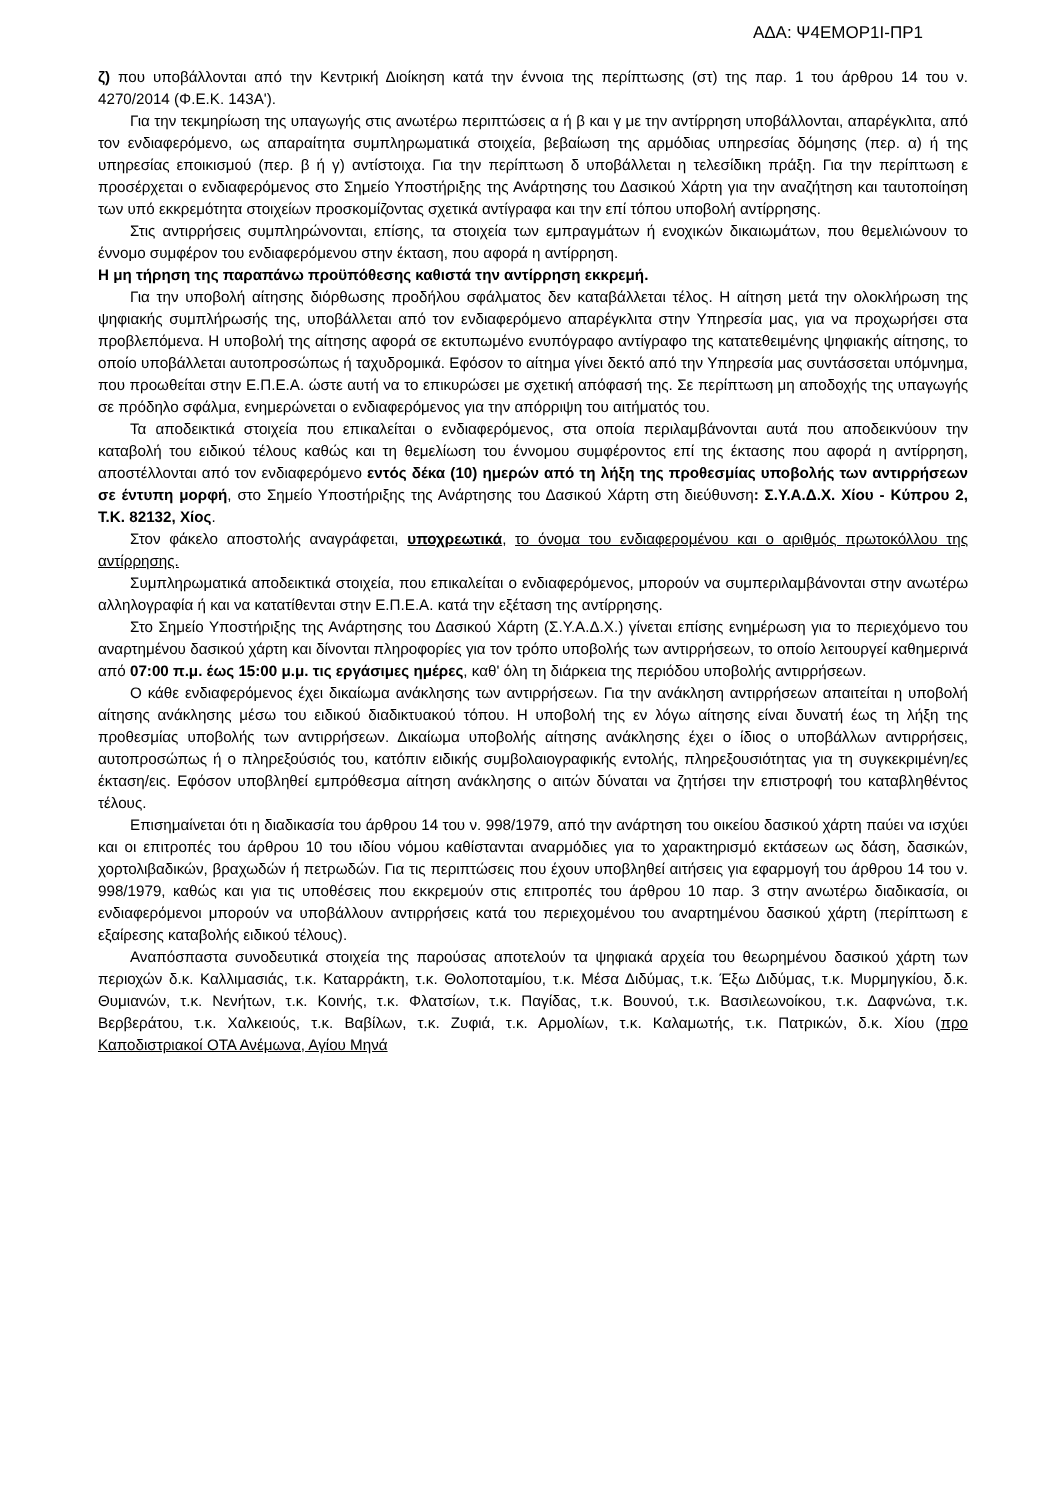ΑΔΑ: Ψ4ΕΜΟΡ1Ι-ΠΡ1
ζ) που υποβάλλονται από την Κεντρική Διοίκηση κατά την έννοια της περίπτωσης (στ) της παρ. 1 του άρθρου 14 του ν. 4270/2014 (Φ.Ε.Κ. 143Α').
Για την τεκμηρίωση της υπαγωγής στις ανωτέρω περιπτώσεις α ή β και γ με την αντίρρηση υποβάλλονται, απαρέγκλιτα, από τον ενδιαφερόμενο, ως απαραίτητα συμπληρωματικά στοιχεία, βεβαίωση της αρμόδιας υπηρεσίας δόμησης (περ. α) ή της υπηρεσίας εποικισμού (περ. β ή γ) αντίστοιχα. Για την περίπτωση δ υποβάλλεται η τελεσίδικη πράξη. Για την περίπτωση ε προσέρχεται ο ενδιαφερόμενος στο Σημείο Υποστήριξης της Ανάρτησης του Δασικού Χάρτη για την αναζήτηση και ταυτοποίηση των υπό εκκρεμότητα στοιχείων προσκομίζοντας σχετικά αντίγραφα και την επί τόπου υποβολή αντίρρησης.
Στις αντιρρήσεις συμπληρώνονται, επίσης, τα στοιχεία των εμπραγμάτων ή ενοχικών δικαιωμάτων, που θεμελιώνουν το έννομο συμφέρον του ενδιαφερόμενου στην έκταση, που αφορά η αντίρρηση.
Η μη τήρηση της παραπάνω προϋπόθεσης καθιστά την αντίρρηση εκκρεμή.
Για την υποβολή αίτησης διόρθωσης προδήλου σφάλματος δεν καταβάλλεται τέλος. Η αίτηση μετά την ολοκλήρωση της ψηφιακής συμπλήρωσής της, υποβάλλεται από τον ενδιαφερόμενο απαρέγκλιτα στην Υπηρεσία μας, για να προχωρήσει στα προβλεπόμενα. Η υποβολή της αίτησης αφορά σε εκτυπωμένο ενυπόγραφο αντίγραφο της κατατεθειμένης ψηφιακής αίτησης, το οποίο υποβάλλεται αυτοπροσώπως ή ταχυδρομικά. Εφόσον το αίτημα γίνει δεκτό από την Υπηρεσία μας συντάσσεται υπόμνημα, που προωθείται στην Ε.Π.Ε.Α. ώστε αυτή να το επικυρώσει με σχετική απόφασή της. Σε περίπτωση μη αποδοχής της υπαγωγής σε πρόδηλο σφάλμα, ενημερώνεται ο ενδιαφερόμενος για την απόρριψη του αιτήματός του.
Τα αποδεικτικά στοιχεία που επικαλείται ο ενδιαφερόμενος, στα οποία περιλαμβάνονται αυτά που αποδεικνύουν την καταβολή του ειδικού τέλους καθώς και τη θεμελίωση του έννομου συμφέροντος επί της έκτασης που αφορά η αντίρρηση, αποστέλλονται από τον ενδιαφερόμενο εντός δέκα (10) ημερών από τη λήξη της προθεσμίας υποβολής των αντιρρήσεων σε έντυπη μορφή, στο Σημείο Υποστήριξης της Ανάρτησης του Δασικού Χάρτη στη διεύθυνση: Σ.Υ.Α.Δ.Χ. Χίου - Κύπρου 2, Τ.Κ. 82132, Χίος.
Στον φάκελο αποστολής αναγράφεται, υποχρεωτικά, το όνομα του ενδιαφερομένου και ο αριθμός πρωτοκόλλου της αντίρρησης.
Συμπληρωματικά αποδεικτικά στοιχεία, που επικαλείται ο ενδιαφερόμενος, μπορούν να συμπεριλαμβάνονται στην ανωτέρω αλληλογραφία ή και να κατατίθενται στην Ε.Π.Ε.Α. κατά την εξέταση της αντίρρησης.
Στο Σημείο Υποστήριξης της Ανάρτησης του Δασικού Χάρτη (Σ.Υ.Α.Δ.Χ.) γίνεται επίσης ενημέρωση για το περιεχόμενο του αναρτημένου δασικού χάρτη και δίνονται πληροφορίες για τον τρόπο υποβολής των αντιρρήσεων, το οποίο λειτουργεί καθημερινά από 07:00 π.μ. έως 15:00 μ.μ. τις εργάσιμες ημέρες, καθ' όλη τη διάρκεια της περιόδου υποβολής αντιρρήσεων.
Ο κάθε ενδιαφερόμενος έχει δικαίωμα ανάκλησης των αντιρρήσεων. Για την ανάκληση αντιρρήσεων απαιτείται η υποβολή αίτησης ανάκλησης μέσω του ειδικού διαδικτυακού τόπου. Η υποβολή της εν λόγω αίτησης είναι δυνατή έως τη λήξη της προθεσμίας υποβολής των αντιρρήσεων. Δικαίωμα υποβολής αίτησης ανάκλησης έχει ο ίδιος ο υποβάλλων αντιρρήσεις, αυτοπροσώπως ή ο πληρεξούσιός του, κατόπιν ειδικής συμβολαιογραφικής εντολής, πληρεξουσιότητας για τη συγκεκριμένη/ες έκταση/εις. Εφόσον υποβληθεί εμπρόθεσμα αίτηση ανάκλησης ο αιτών δύναται να ζητήσει την επιστροφή του καταβληθέντος τέλους.
Επισημαίνεται ότι η διαδικασία του άρθρου 14 του ν. 998/1979, από την ανάρτηση του οικείου δασικού χάρτη παύει να ισχύει και οι επιτροπές του άρθρου 10 του ιδίου νόμου καθίστανται αναρμόδιες για το χαρακτηρισμό εκτάσεων ως δάση, δασικών, χορτολιβαδικών, βραχωδών ή πετρωδών. Για τις περιπτώσεις που έχουν υποβληθεί αιτήσεις για εφαρμογή του άρθρου 14 του ν. 998/1979, καθώς και για τις υποθέσεις που εκκρεμούν στις επιτροπές του άρθρου 10 παρ. 3 στην ανωτέρω διαδικασία, οι ενδιαφερόμενοι μπορούν να υποβάλλουν αντιρρήσεις κατά του περιεχομένου του αναρτημένου δασικού χάρτη (περίπτωση ε εξαίρεσης καταβολής ειδικού τέλους).
Αναπόσπαστα συνοδευτικά στοιχεία της παρούσας αποτελούν τα ψηφιακά αρχεία του θεωρημένου δασικού χάρτη των περιοχών δ.κ. Καλλιμασιάς, τ.κ. Καταρράκτη, τ.κ. Θολοποταμίου, τ.κ. Μέσα Διδύμας, τ.κ. Έξω Διδύμας, τ.κ. Μυρμηγκίου, δ.κ. Θυμιανών, τ.κ. Νενήτων, τ.κ. Κοινής, τ.κ. Φλατσίων, τ.κ. Παγίδας, τ.κ. Βουνού, τ.κ. Βασιλεωνοίκου, τ.κ. Δαφνώνα, τ.κ. Βερβεράτου, τ.κ. Χαλκειούς, τ.κ. Βαβίλων, τ.κ. Ζυφιά, τ.κ. Αρμολίων, τ.κ. Καλαμωτής, τ.κ. Πατρικών, δ.κ. Χίου (προ Καποδιστριακοί ΟΤΑ Ανέμωνα, Αγίου Μηνά